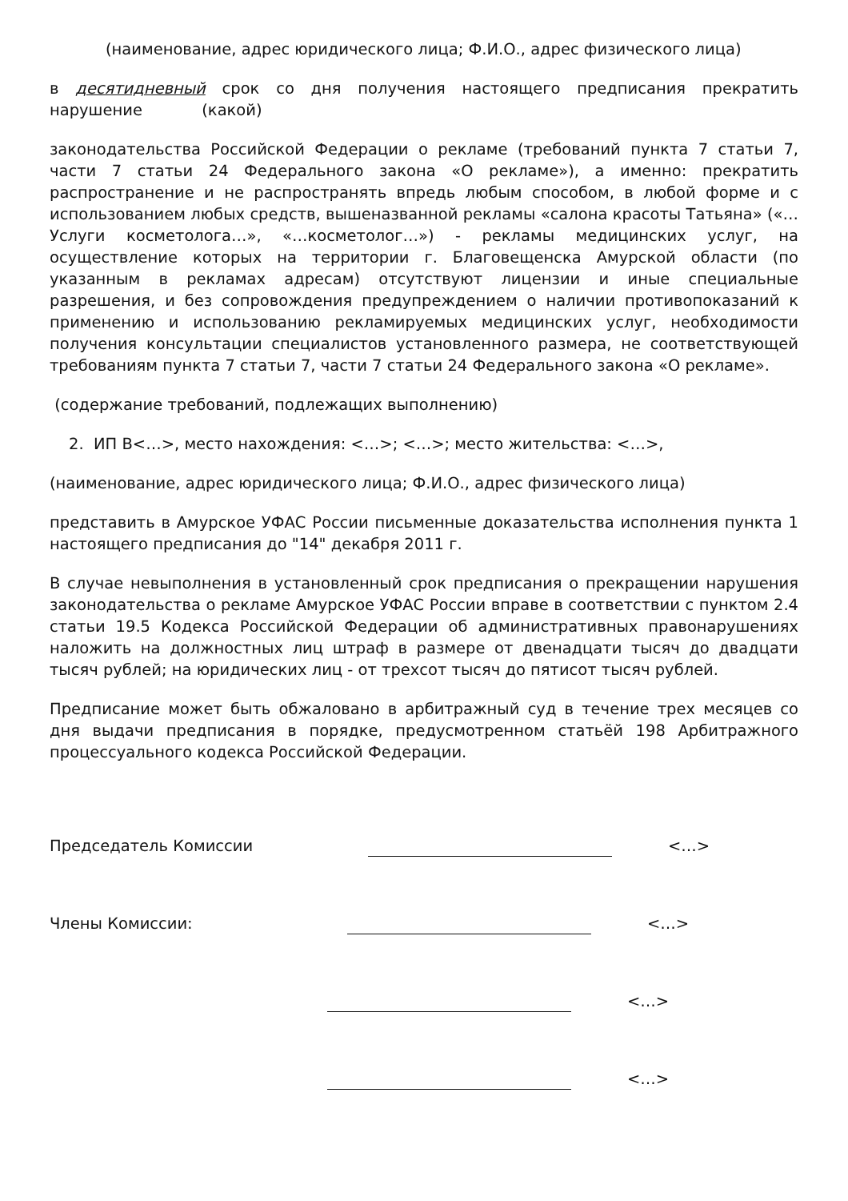(наименование, адрес юридического лица; Ф.И.О., адрес физического лица)
в десятидневный срок со дня получения настоящего предписания прекратить нарушение (какой)
законодательства Российской Федерации о рекламе (требований пункта 7 статьи 7, части 7 статьи 24 Федерального закона «О рекламе»), а именно: прекратить распространение и не распространять впредь любым способом, в любой форме и с использованием любых средств, вышеназванной рекламы «салона красоты Татьяна» («…Услуги косметолога…», «…косметолог…») - рекламы медицинских услуг, на осуществление которых на территории г. Благовещенска Амурской области (по указанным в рекламах адресам) отсутствуют лицензии и иные специальные разрешения, и без сопровождения предупреждением о наличии противопоказаний к применению и использованию рекламируемых медицинских услуг, необходимости получения консультации специалистов установленного размера, не соответствующей требованиям пункта 7 статьи 7, части 7 статьи 24 Федерального закона «О рекламе».
(содержание требований, подлежащих выполнению)
2. ИП В<…>, место нахождения: <…>; <…>; место жительства: <…>,
(наименование, адрес юридического лица; Ф.И.О., адрес физического лица)
представить в Амурское УФАС России письменные доказательства исполнения пункта 1 настоящего предписания до "14" декабря 2011 г.
В случае невыполнения в установленный срок предписания о прекращении нарушения законодательства о рекламе Амурское УФАС России вправе в соответствии с пунктом 2.4 статьи 19.5 Кодекса Российской Федерации об административных правонарушениях наложить на должностных лиц штраф в размере от двенадцати тысяч до двадцати тысяч рублей; на юридических лиц - от трехсот тысяч до пятисот тысяч рублей.
Предписание может быть обжаловано в арбитражный суд в течение трех месяцев со дня выдачи предписания в порядке, предусмотренном статьёй 198 Арбитражного процессуального кодекса Российской Федерации.
Председатель Комиссии <…>
Члены Комиссии: <…>
<…>
<…>